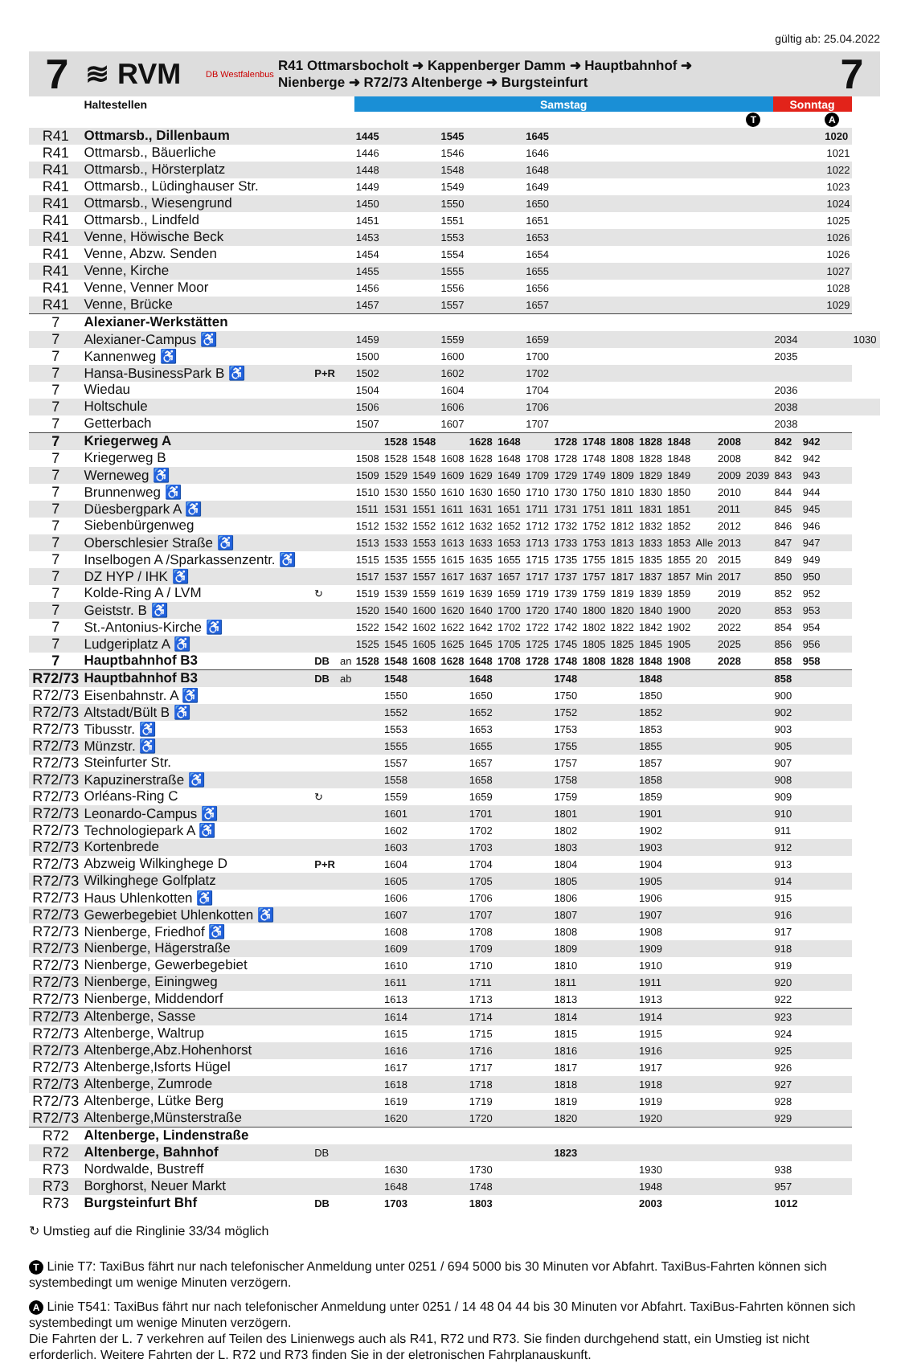gültig ab: 25.04.2022
7
≋ RVM
DB Westfalenbus
R41 Ottmarsbocholt ➜ Kappenberger Damm ➜ Hauptbahnhof ➜
Nienberge ➜ R72/73 Altenberge ➜ Burgsteinfurt
7
| | Haltestellen | | | Samstag | | | | | | | | | | | | | | | Sonntag | | | |
| --- | --- | --- | --- | --- | --- | --- | --- | --- | --- | --- | --- | --- | --- | --- | --- | --- | --- | --- | --- | --- | --- | --- |
| | | | | | | | | | | | | | | | | | | T | | | A | |
| R41 | Ottmarsb., Dillenbaum | | | 1445 | | | 1545 | | | 1645 | | | | | | | | | | | 1020 | |
| R41 | Ottmarsb., Bäuerliche | | | 1446 | | | 1546 | | | 1646 | 1021 | | | | | | | | | | | |
| R41 | Ottmarsb., Hörsterplatz | | | 1448 | | | 1548 | | | 1648 | 1022 | | | | | | | | | | | |
| R41 | Ottmarsb., Lüdinghauser Str. | | | 1449 | | | 1549 | | | 1649 | 1023 | | | | | | | | | | | |
| R41 | Ottmarsb., Wiesengrund | | | 1450 | | | 1550 | | | 1650 | 1024 | | | | | | | | | | | |
| R41 | Ottmarsb., Lindfeld | | | 1451 | | | 1551 | | | 1651 | 1025 | | | | | | | | | | | |
| R41 | Venne, Höwische Beck | | | 1453 | | | 1553 | | | 1653 | 1026 | | | | | | | | | | | |
| R41 | Venne, Abzw. Senden | | | 1454 | | | 1554 | | | 1654 | 1026 | | | | | | | | | | | |
| R41 | Venne, Kirche | | | 1455 | | | 1555 | | | 1655 | 1027 | | | | | | | | | | | |
| R41 | Venne, Venner Moor | | | 1456 | | | 1556 | | | 1656 | 1028 | | | | | | | | | | | |
| R41 | Venne, Brücke | | | 1457 | | | 1557 | | | 1657 | 1029 | | | | | | | | | | | |
| 7 | Alexianer-Werkstätten | | | | | | | | | | | | | | | | | | | | | |
| 7 | Alexianer-Campus ♿ | | | 1459 | | | 1559 | | | 1659 | | | | | | | | | 2034 | | | 1030 |
| 7 | Kannenweg ♿ | | | 1500 | | | 1600 | | | 1700 | | | | | | | | | 2035 | | | |
| 7 | Hansa-BusinessPark B ♿ | P+R | | 1502 | | | 1602 | | | 1702 | | | | | | | | | | | | |
| 7 | Wiedau | | | 1504 | | | 1604 | | | 1704 | | | | | | | | | 2036 | | | |
| 7 | Holtschule | | | 1506 | | | 1606 | | | 1706 | | | | | | | | | 2038 | | | |
| 7 | Getterbach | | | 1507 | | | 1607 | | | 1707 | | | | | | | | | 2038 | | | |
| 7 | Kriegerweg A | | | | 1528 | 1548 | | 1628 | 1648 | | 1728 | 1748 | 1808 | 1828 | 1848 | | 2008 | | 842 | 942 | | |
| 7 | Kriegerweg B | | | 1508 | 1528 | 1548 | 1608 | 1628 | 1648 | 1708 | 1728 | 1748 | 1808 | 1828 | 1848 | | 2008 | | 842 | 942 | | |
| 7 | Werneweg ♿ | | | 1509 | 1529 | 1549 | 1609 | 1629 | 1649 | 1709 | 1729 | 1749 | 1809 | 1829 | 1849 | | 2009 | 2039 | 843 | 943 | | |
| 7 | Brunnenweg ♿ | | | 1510 | 1530 | 1550 | 1610 | 1630 | 1650 | 1710 | 1730 | 1750 | 1810 | 1830 | 1850 | | 2010 | | 844 | 944 | | |
| 7 | Düesbergpark A ♿ | | | 1511 | 1531 | 1551 | 1611 | 1631 | 1651 | 1711 | 1731 | 1751 | 1811 | 1831 | 1851 | | 2011 | | 845 | 945 | | |
| 7 | Siebenbürgenweg | | | 1512 | 1532 | 1552 | 1612 | 1632 | 1652 | 1712 | 1732 | 1752 | 1812 | 1832 | 1852 | | 2012 | | 846 | 946 | | |
| 7 | Oberschlesier Straße ♿ | | | 1513 | 1533 | 1553 | 1613 | 1633 | 1653 | 1713 | 1733 | 1753 | 1813 | 1833 | 1853 | Alle | 2013 | | 847 | 947 | | |
| 7 | Inselbogen A /Sparkassenzentr. ♿ | | | 1515 | 1535 | 1555 | 1615 | 1635 | 1655 | 1715 | 1735 | 1755 | 1815 | 1835 | 1855 | 20 | 2015 | | 849 | 949 | | |
| 7 | DZ HYP / IHK ♿ | | | 1517 | 1537 | 1557 | 1617 | 1637 | 1657 | 1717 | 1737 | 1757 | 1817 | 1837 | 1857 | Min | 2017 | | 850 | 950 | | |
| 7 | Kolde-Ring A / LVM | ↻ | | 1519 | 1539 | 1559 | 1619 | 1639 | 1659 | 1719 | 1739 | 1759 | 1819 | 1839 | 1859 | | 2019 | | 852 | 952 | | |
| 7 | Geiststr. B ♿ | | | 1520 | 1540 | 1600 | 1620 | 1640 | 1700 | 1720 | 1740 | 1800 | 1820 | 1840 | 1900 | | 2020 | | 853 | 953 | | |
| 7 | St.-Antonius-Kirche ♿ | | | 1522 | 1542 | 1602 | 1622 | 1642 | 1702 | 1722 | 1742 | 1802 | 1822 | 1842 | 1902 | | 2022 | | 854 | 954 | | |
| 7 | Ludgeriplatz A ♿ | | | 1525 | 1545 | 1605 | 1625 | 1645 | 1705 | 1725 | 1745 | 1805 | 1825 | 1845 | 1905 | | 2025 | | 856 | 956 | | |
| 7 | Hauptbahnhof B3 | DB | an | 1528 | 1548 | 1608 | 1628 | 1648 | 1708 | 1728 | 1748 | 1808 | 1828 | 1848 | 1908 | | 2028 | | 858 | 958 | | |
| R72/73 | Hauptbahnhof B3 | DB | ab | | 1548 | | | 1648 | | | 1748 | | | 1848 | | | | | 858 | | | |
| R72/73 | Eisenbahnstr. A ♿ | | | | 1550 | | | 1650 | | | 1750 | | | 1850 | | | | | 900 | | | |
| R72/73 | Altstadt/Bült B ♿ | | | | 1552 | | | 1652 | | | 1752 | | | 1852 | | | | | 902 | | | |
| R72/73 | Tibusstr. ♿ | | | | 1553 | | | 1653 | | | 1753 | | | 1853 | | | | | 903 | | | |
| R72/73 | Münzstr. ♿ | | | | 1555 | | | 1655 | | | 1755 | | | 1855 | | | | | 905 | | | |
| R72/73 | Steinfurter Str. | | | | 1557 | | | 1657 | | | 1757 | | | 1857 | | | | | 907 | | | |
| R72/73 | Kapuzinerstraße ♿ | | | | 1558 | | | 1658 | | | 1758 | | | 1858 | | | | | 908 | | | |
| R72/73 | Orléans-Ring C | ↻ | | | 1559 | | | 1659 | | | 1759 | | | 1859 | | | | | 909 | | | |
| R72/73 | Leonardo-Campus ♿ | | | | 1601 | | | 1701 | | | 1801 | | | 1901 | | | | | 910 | | | |
| R72/73 | Technologiepark A ♿ | | | | 1602 | | | 1702 | | | 1802 | | | 1902 | | | | | 911 | | | |
| R72/73 | Kortenbrede | | | | 1603 | | | 1703 | | | 1803 | | | 1903 | | | | | 912 | | | |
| R72/73 | Abzweig Wilkinghege D | P+R | | | 1604 | | | 1704 | | | 1804 | | | 1904 | | | | | 913 | | | |
| R72/73 | Wilkinghege Golfplatz | | | | 1605 | | | 1705 | | | 1805 | | | 1905 | | | | | 914 | | | |
| R72/73 | Haus Uhlenkotten ♿ | | | | 1606 | | | 1706 | | | 1806 | | | 1906 | | | | | 915 | | | |
| R72/73 | Gewerbegebiet Uhlenkotten ♿ | | | | 1607 | | | 1707 | | | 1807 | | | 1907 | | | | | 916 | | | |
| R72/73 | Nienberge, Friedhof ♿ | | | | 1608 | | | 1708 | | | 1808 | | | 1908 | | | | | 917 | | | |
| R72/73 | Nienberge, Hägerstraße | | | | 1609 | | | 1709 | | | 1809 | | | 1909 | | | | | 918 | | | |
| R72/73 | Nienberge, Gewerbegebiet | | | | 1610 | | | 1710 | | | 1810 | | | 1910 | | | | | 919 | | | |
| R72/73 | Nienberge, Einingweg | | | | 1611 | | | 1711 | | | 1811 | | | 1911 | | | | | 920 | | | |
| R72/73 | Nienberge, Middendorf | | | | 1613 | | | 1713 | | | 1813 | | | 1913 | | | | | 922 | | | |
| R72/73 | Altenberge, Sasse | | | | 1614 | | | 1714 | | | 1814 | | | 1914 | | | | | 923 | | | |
| R72/73 | Altenberge, Waltrup | | | | 1615 | | | 1715 | | | 1815 | | | 1915 | | | | | 924 | | | |
| R72/73 | Altenberge,Abz.Hohenhorst | | | | 1616 | | | 1716 | | | 1816 | | | 1916 | | | | | 925 | | | |
| R72/73 | Altenberge,Isforts Hügel | | | | 1617 | | | 1717 | | | 1817 | | | 1917 | | | | | 926 | | | |
| R72/73 | Altenberge, Zumrode | | | | 1618 | | | 1718 | | | 1818 | | | 1918 | | | | | 927 | | | |
| R72/73 | Altenberge, Lütke Berg | | | | 1619 | | | 1719 | | | 1819 | | | 1919 | | | | | 928 | | | |
| R72/73 | Altenberge,Münsterstraße | | | | 1620 | | | 1720 | | | 1820 | | | 1920 | | | | | 929 | | | |
| R72 | Altenberge, Lindenstraße | | | | | | | | | | | | | | | | | | | | | |
| R72 | Altenberge, Bahnhof | DB | | | | | | | | | 1823 | | | | | | | | | | | |
| R73 | Nordwalde, Bustreff | | | | 1630 | | | 1730 | | | | | | 1930 | | | | | 938 | | | |
| R73 | Borghorst, Neuer Markt | | | | 1648 | | | 1748 | | | | | | 1948 | | | | | 957 | | | |
| R73 | Burgsteinfurt Bhf | DB | | | 1703 | | | 1803 | | | | | | 2003 | | | | | 1012 | | | |
↻ Umstieg auf die Ringlinie 33/34 möglich
T Linie T7: TaxiBus fährt nur nach telefonischer Anmeldung unter 0251 / 694 5000 bis 30 Minuten vor Abfahrt. TaxiBus-Fahrten können sich systembedingt um wenige Minuten verzögern.
A Linie T541: TaxiBus fährt nur nach telefonischer Anmeldung unter 0251 / 14 48 04 44 bis 30 Minuten vor Abfahrt. TaxiBus-Fahrten können sich systembedingt um wenige Minuten verzögern.
Die Fahrten der L. 7 verkehren auf Teilen des Linienwegs auch als R41, R72 und R73. Sie finden durchgehend statt, ein Umstieg ist nicht erforderlich. Weitere Fahrten der L. R72 und R73 finden Sie in der eletronischen Fahrplanauskunft.